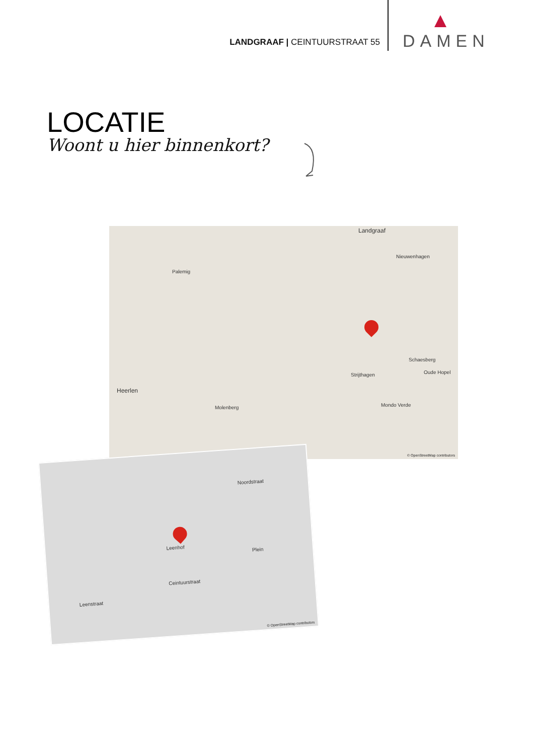LANDGRAAF | CEINTUURSTRAAT 55
DAMEN
LOCATIE
Woont u hier binnenkort?
Landgraaf
Nieuwenhagen
Palemig
Schaesberg
Heerlen
Molenberg
Strijthagen Oude Hopel
Mondo Verde
© OpenStreetMap contributors
Leenhof
Ceintuurstraat
Noordstraat
Plein
Leenstraat
© OpenStreetMap contributors